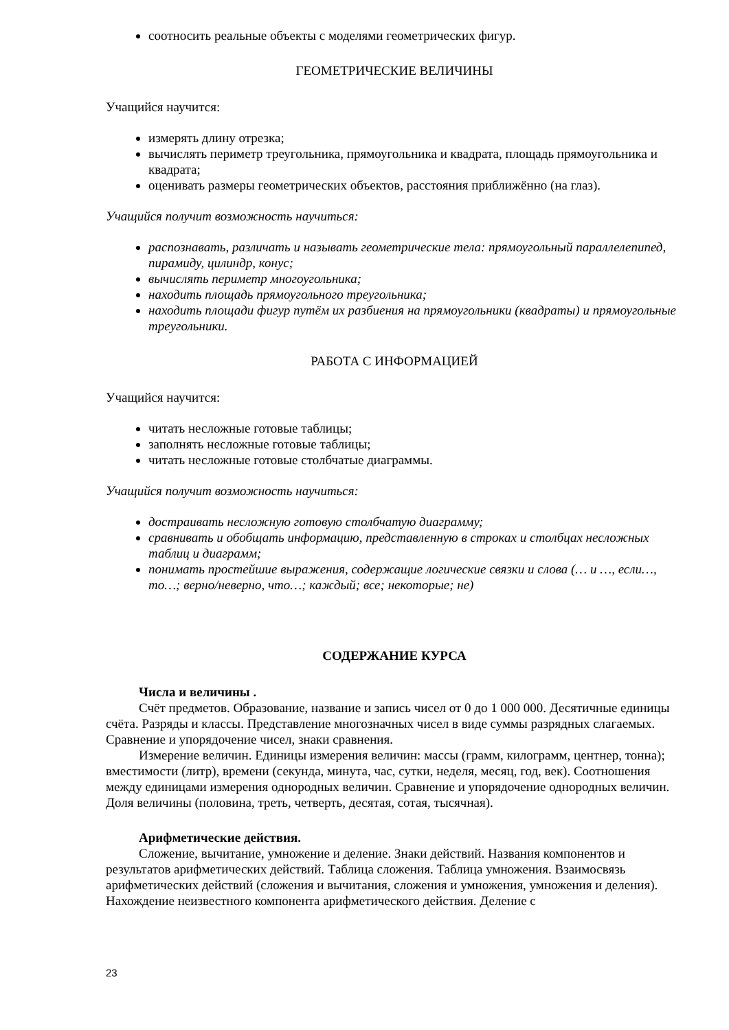соотносить реальные объекты с моделями геометрических фигур.
ГЕОМЕТРИЧЕСКИЕ ВЕЛИЧИНЫ
Учащийся научится:
измерять длину отрезка;
вычислять периметр треугольника, прямоугольника и квадрата, площадь прямоугольника и квадрата;
оценивать размеры геометрических объектов, расстояния приближённо (на глаз).
Учащийся получит возможность научиться:
распознавать, различать и называть геометрические тела: прямоугольный параллелепипед, пирамиду, цилиндр, конус;
вычислять периметр многоугольника;
находить площадь прямоугольного треугольника;
находить площади фигур путём их разбиения на прямоугольники (квадраты) и прямоугольные треугольники.
РАБОТА С ИНФОРМАЦИЕЙ
Учащийся научится:
читать несложные готовые таблицы;
заполнять несложные готовые таблицы;
читать несложные готовые столбчатые диаграммы.
Учащийся получит возможность научиться:
достраивать несложную готовую столбчатую диаграмму;
сравнивать и обобщать информацию, представленную в строках и столбцах несложных таблиц и диаграмм;
понимать простейшие выражения, содержащие логические связки и слова (… и …, если…, то…; верно/неверно, что…; каждый; все; некоторые; не)
СОДЕРЖАНИЕ КУРСА
Числа и величины .
Счёт предметов. Образование, название и запись чисел от 0 до 1 000 000. Десятичные единицы счёта. Разряды и классы. Представление многозначных чисел в виде суммы разрядных слагаемых. Сравнение и упорядочение чисел, знаки сравнения.
Измерение величин. Единицы измерения величин: массы (грамм, килограмм, центнер, тонна); вместимости (литр), времени (секунда, минута, час, сутки, неделя, месяц, год, век). Соотношения между единицами измерения однородных величин. Сравнение и упорядочение однородных величин. Доля величины (половина, треть, четверть, десятая, сотая, тысячная).
Арифметические действия.
Сложение, вычитание, умножение и деление. Знаки действий. Названия компонентов и результатов арифметических действий. Таблица сложения. Таблица умножения. Взаимосвязь арифметических действий (сложения и вычитания, сложения и умножения, умножения и деления). Нахождение неизвестного компонента арифметического действия. Деление с
23